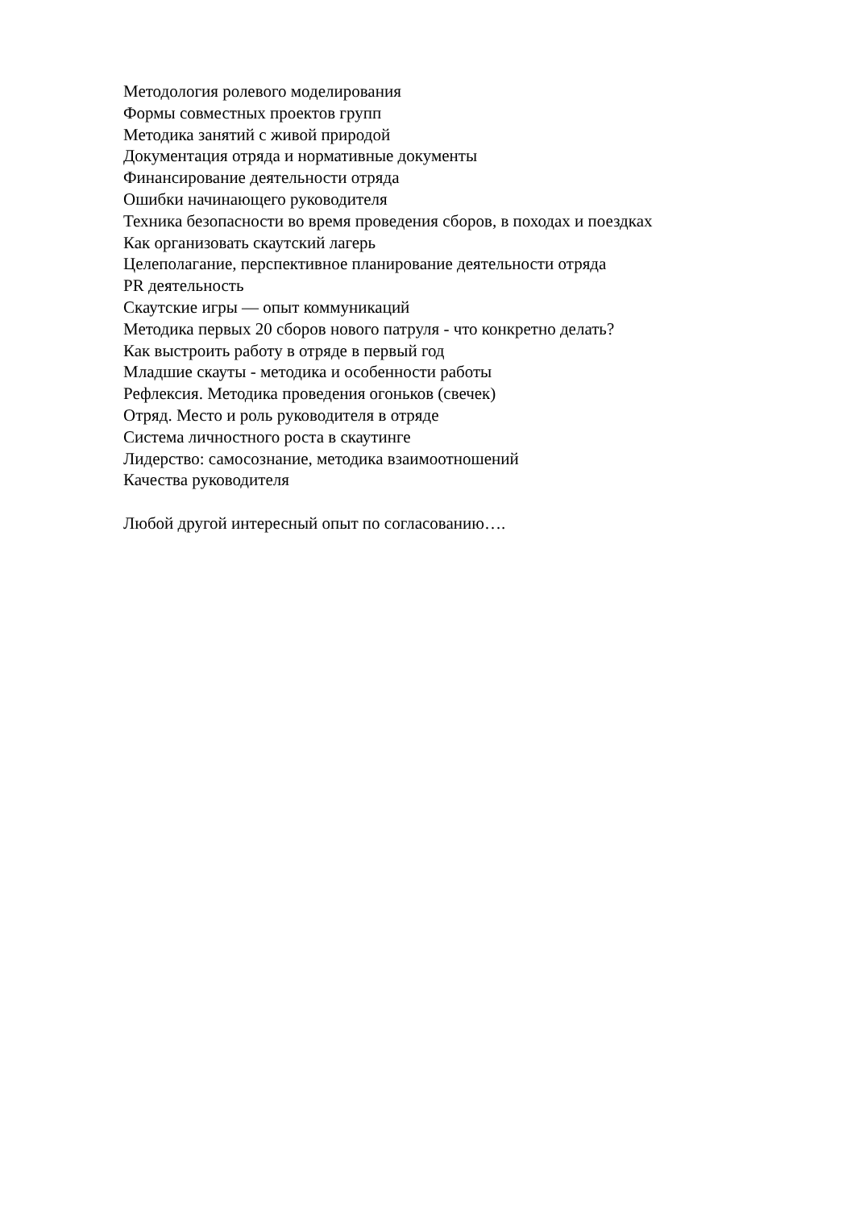Методология ролевого моделирования
Формы совместных проектов групп
Методика занятий с живой природой
Документация отряда и нормативные документы
Финансирование деятельности отряда
Ошибки начинающего руководителя
Техника безопасности во время проведения сборов, в походах и поездках
Как организовать скаутский лагерь
Целеполагание, перспективное планирование деятельности отряда
PR деятельность
Скаутские игры — опыт коммуникаций
Методика первых 20 сборов нового патруля - что конкретно делать?
Как выстроить работу в отряде в первый год
Младшие скауты - методика и особенности работы
Рефлексия. Методика проведения огоньков (свечек)
Отряд. Место и роль руководителя в отряде
Система личностного роста в скаутинге
Лидерство: самосознание, методика взаимоотношений
Качества руководителя
Любой другой интересный опыт по согласованию….